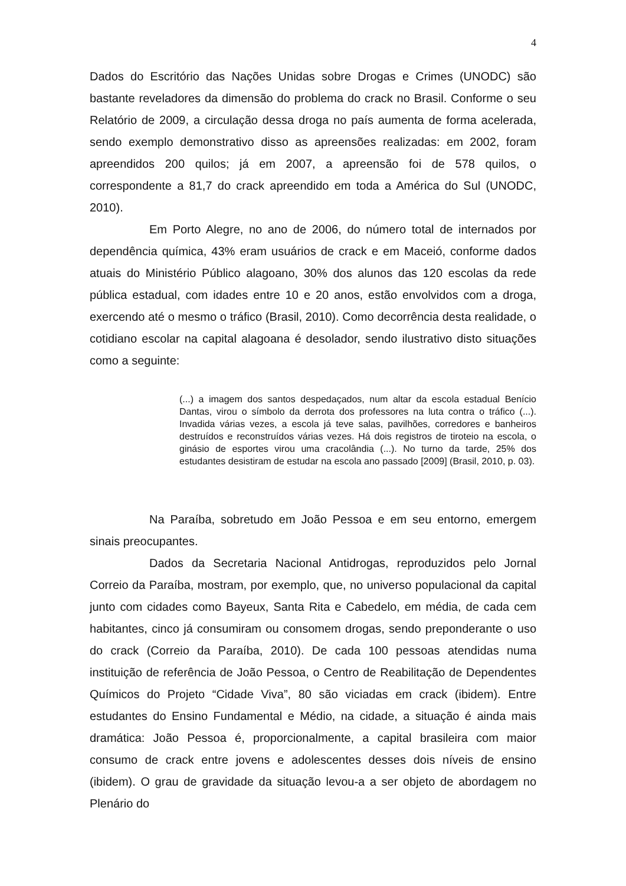4
Dados do Escritório das Nações Unidas sobre Drogas e Crimes (UNODC) são bastante reveladores da dimensão do problema do crack no Brasil. Conforme o seu Relatório de 2009, a circulação dessa droga no país aumenta de forma acelerada, sendo exemplo demonstrativo disso as apreensões realizadas: em 2002, foram apreendidos 200 quilos; já em 2007, a apreensão foi de 578 quilos, o correspondente a 81,7 do crack apreendido em toda a América do Sul (UNODC, 2010).
Em Porto Alegre, no ano de 2006, do número total de internados por dependência química, 43% eram usuários de crack e em Maceió, conforme dados atuais do Ministério Público alagoano, 30% dos alunos das 120 escolas da rede pública estadual, com idades entre 10 e 20 anos, estão envolvidos com a droga, exercendo até o mesmo o tráfico (Brasil, 2010). Como decorrência desta realidade, o cotidiano escolar na capital alagoana é desolador, sendo ilustrativo disto situações como a seguinte:
(...) a imagem dos santos despedaçados, num altar da escola estadual Benício Dantas, virou o símbolo da derrota dos professores na luta contra o tráfico (...). Invadida várias vezes, a escola já teve salas, pavilhões, corredores e banheiros destruídos e reconstruídos várias vezes. Há dois registros de tiroteio na escola, o ginásio de esportes virou uma cracolândia (...). No turno da tarde, 25% dos estudantes desistiram de estudar na escola ano passado [2009] (Brasil, 2010, p. 03).
Na Paraíba, sobretudo em João Pessoa e em seu entorno, emergem sinais preocupantes.
Dados da Secretaria Nacional Antidrogas, reproduzidos pelo Jornal Correio da Paraíba, mostram, por exemplo, que, no universo populacional da capital junto com cidades como Bayeux, Santa Rita e Cabedelo, em média, de cada cem habitantes, cinco já consumiram ou consomem drogas, sendo preponderante o uso do crack (Correio da Paraíba, 2010). De cada 100 pessoas atendidas numa instituição de referência de João Pessoa, o Centro de Reabilitação de Dependentes Químicos do Projeto “Cidade Viva”, 80 são viciadas em crack (ibidem). Entre estudantes do Ensino Fundamental e Médio, na cidade, a situação é ainda mais dramática: João Pessoa é, proporcionalmente, a capital brasileira com maior consumo de crack entre jovens e adolescentes desses dois níveis de ensino (ibidem). O grau de gravidade da situação levou-a a ser objeto de abordagem no Plenário do